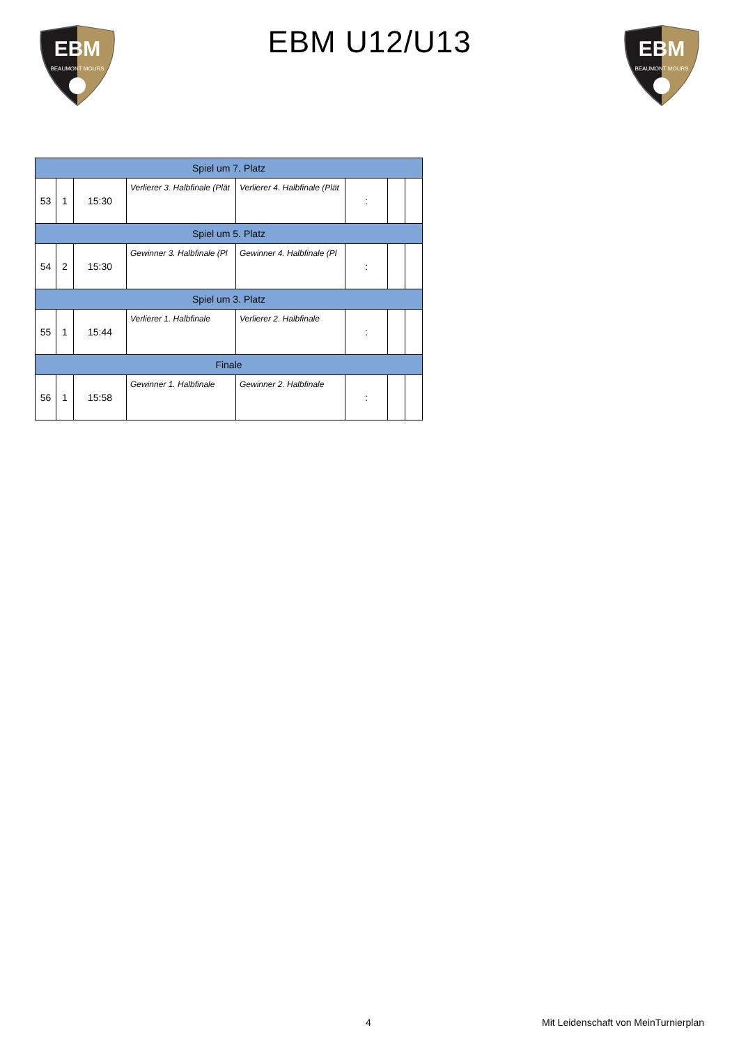EBM
BEAUMONT MOURS
EBM U12/U13
EBM
BEAUMONT MOURS
| Spiel um 7. Platz | | | | | | | |
| 53 | 1 | 15:30 | Verlierer 3. Halbfinale (Plät | Verlierer 4. Halbfinale (Plät | : | | |
| Spiel um 5. Platz | | | | | | | |
| 54 | 2 | 15:30 | Gewinner 3. Halbfinale (Pl | Gewinner 4. Halbfinale (Pl | : | | |
| Spiel um 3. Platz | | | | | | | |
| 55 | 1 | 15:44 | Verlierer 1. Halbfinale | Verlierer 2. Halbfinale | : | | |
| Finale | | | | | | | |
| 56 | 1 | 15:58 | Gewinner 1. Halbfinale | Gewinner 2. Halbfinale | : | | |
4 Mit Leidenschaft von MeinTurnierplan